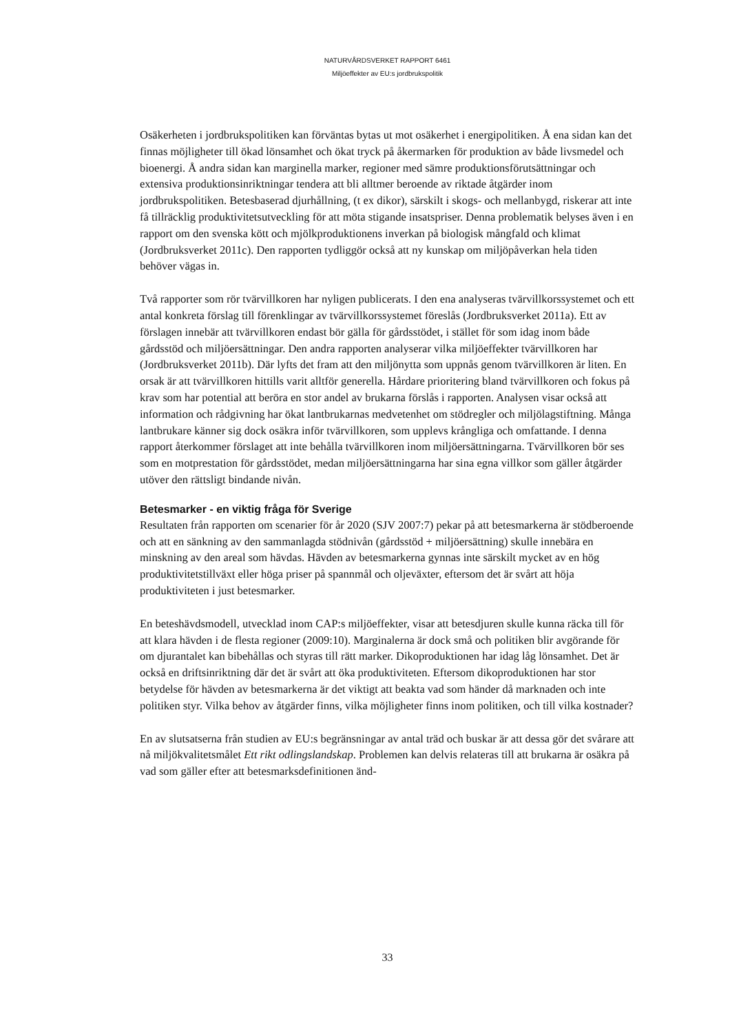NATURVÅRDSVERKET RAPPORT 6461
Miljöeffekter av EU:s jordbrukspolitik
Osäkerheten i jordbrukspolitiken kan förväntas bytas ut mot osäkerhet i energipolitiken. Å ena sidan kan det finnas möjligheter till ökad lönsamhet och ökat tryck på åkermarken för produktion av både livsmedel och bioenergi. Å andra sidan kan marginella marker, regioner med sämre produktionsförutsättningar och extensiva produktionsinriktningar tendera att bli alltmer beroende av riktade åtgärder inom jordbrukspolitiken. Betesbaserad djurhållning, (t ex dikor), särskilt i skogs- och mellanbygd, riskerar att inte få tillräcklig produktivitetsutveckling för att möta stigande insatspriser. Denna problematik belyses även i en rapport om den svenska kött och mjölkproduktionens inverkan på biologisk mångfald och klimat (Jordbruksverket 2011c). Den rapporten tydliggör också att ny kunskap om miljöpåverkan hela tiden behöver vägas in.
Två rapporter som rör tvärvillkoren har nyligen publicerats. I den ena analyseras tvärvillkorssystemet och ett antal konkreta förslag till förenklingar av tvärvillkorssystemet föreslås (Jordbruksverket 2011a). Ett av förslagen innebär att tvärvillkoren endast bör gälla för gårdsstödet, i stället för som idag inom både gårdsstöd och miljöersättningar. Den andra rapporten analyserar vilka miljöeffekter tvärvillkoren har (Jordbruksverket 2011b). Där lyfts det fram att den miljönytta som uppnås genom tvärvillkoren är liten. En orsak är att tvärvillkoren hittills varit alltför generella. Hårdare prioritering bland tvärvillkoren och fokus på krav som har potential att beröra en stor andel av brukarna förslås i rapporten. Analysen visar också att information och rådgivning har ökat lantbrukarnas medvetenhet om stödregler och miljölagstiftning. Många lantbrukare känner sig dock osäkra inför tvärvillkoren, som upplevs krångliga och omfattande. I denna rapport återkommer förslaget att inte behålla tvärvillkoren inom miljöersättningarna. Tvärvillkoren bör ses som en motprestation för gårdsstödet, medan miljöersättningarna har sina egna villkor som gäller åtgärder utöver den rättsligt bindande nivån.
Betesmarker - en viktig fråga för Sverige
Resultaten från rapporten om scenarier för år 2020 (SJV 2007:7) pekar på att betesmarkerna är stödberoende och att en sänkning av den sammanlagda stödnivån (gårdsstöd + miljöersättning) skulle innebära en minskning av den areal som hävdas. Hävden av betesmarkerna gynnas inte särskilt mycket av en hög produktivitetstillväxt eller höga priser på spannmål och oljeväxter, eftersom det är svårt att höja produktiviteten i just betesmarker.
En beteshävdsmodell, utvecklad inom CAP:s miljöeffekter, visar att betesdjuren skulle kunna räcka till för att klara hävden i de flesta regioner (2009:10). Marginalerna är dock små och politiken blir avgörande för om djurantalet kan bibehållas och styras till rätt marker. Dikoproduktionen har idag låg lönsamhet. Det är också en driftsinriktning där det är svårt att öka produktiviteten. Eftersom dikoproduktionen har stor betydelse för hävden av betesmarkerna är det viktigt att beakta vad som händer då marknaden och inte politiken styr. Vilka behov av åtgärder finns, vilka möjligheter finns inom politiken, och till vilka kostnader?
En av slutsatserna från studien av EU:s begränsningar av antal träd och buskar är att dessa gör det svårare att nå miljökvalitetsmålet Ett rikt odlingslandskap. Problemen kan delvis relateras till att brukarna är osäkra på vad som gäller efter att betesmarksdefinitionen änd-
33